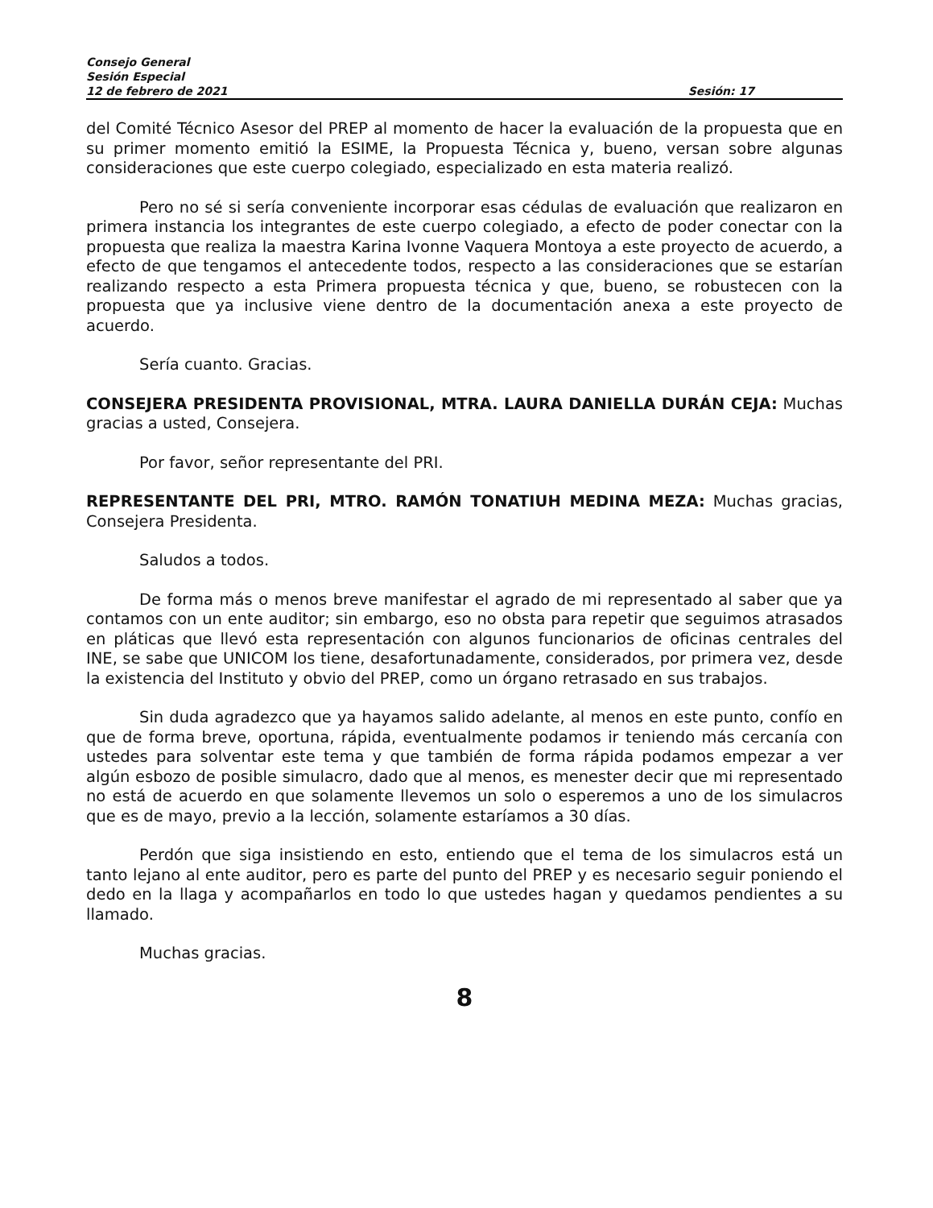Consejo General
Sesión Especial
12 de febrero de 2021 Sesión: 17
del Comité Técnico Asesor del PREP al momento de hacer la evaluación de la propuesta que en su primer momento emitió la ESIME, la Propuesta Técnica y, bueno, versan sobre algunas consideraciones que este cuerpo colegiado, especializado en esta materia realizó.
Pero no sé si sería conveniente incorporar esas cédulas de evaluación que realizaron en primera instancia los integrantes de este cuerpo colegiado, a efecto de poder conectar con la propuesta que realiza la maestra Karina Ivonne Vaquera Montoya a este proyecto de acuerdo, a efecto de que tengamos el antecedente todos, respecto a las consideraciones que se estarían realizando respecto a esta Primera propuesta técnica y que, bueno, se robustecen con la propuesta que ya inclusive viene dentro de la documentación anexa a este proyecto de acuerdo.
Sería cuanto. Gracias.
CONSEJERA PRESIDENTA PROVISIONAL, MTRA. LAURA DANIELLA DURÁN CEJA: Muchas gracias a usted, Consejera.
Por favor, señor representante del PRI.
REPRESENTANTE DEL PRI, MTRO. RAMÓN TONATIUH MEDINA MEZA: Muchas gracias, Consejera Presidenta.
Saludos a todos.
De forma más o menos breve manifestar el agrado de mi representado al saber que ya contamos con un ente auditor; sin embargo, eso no obsta para repetir que seguimos atrasados en pláticas que llevó esta representación con algunos funcionarios de oficinas centrales del INE, se sabe que UNICOM los tiene, desafortunadamente, considerados, por primera vez, desde la existencia del Instituto y obvio del PREP, como un órgano retrasado en sus trabajos.
Sin duda agradezco que ya hayamos salido adelante, al menos en este punto, confío en que de forma breve, oportuna, rápida, eventualmente podamos ir teniendo más cercanía con ustedes para solventar este tema y que también de forma rápida podamos empezar a ver algún esbozo de posible simulacro, dado que al menos, es menester decir que mi representado no está de acuerdo en que solamente llevemos un solo o esperemos a uno de los simulacros que es de mayo, previo a la lección, solamente estaríamos a 30 días.
Perdón que siga insistiendo en esto, entiendo que el tema de los simulacros está un tanto lejano al ente auditor, pero es parte del punto del PREP y es necesario seguir poniendo el dedo en la llaga y acompañarlos en todo lo que ustedes hagan y quedamos pendientes a su llamado.
Muchas gracias.
8